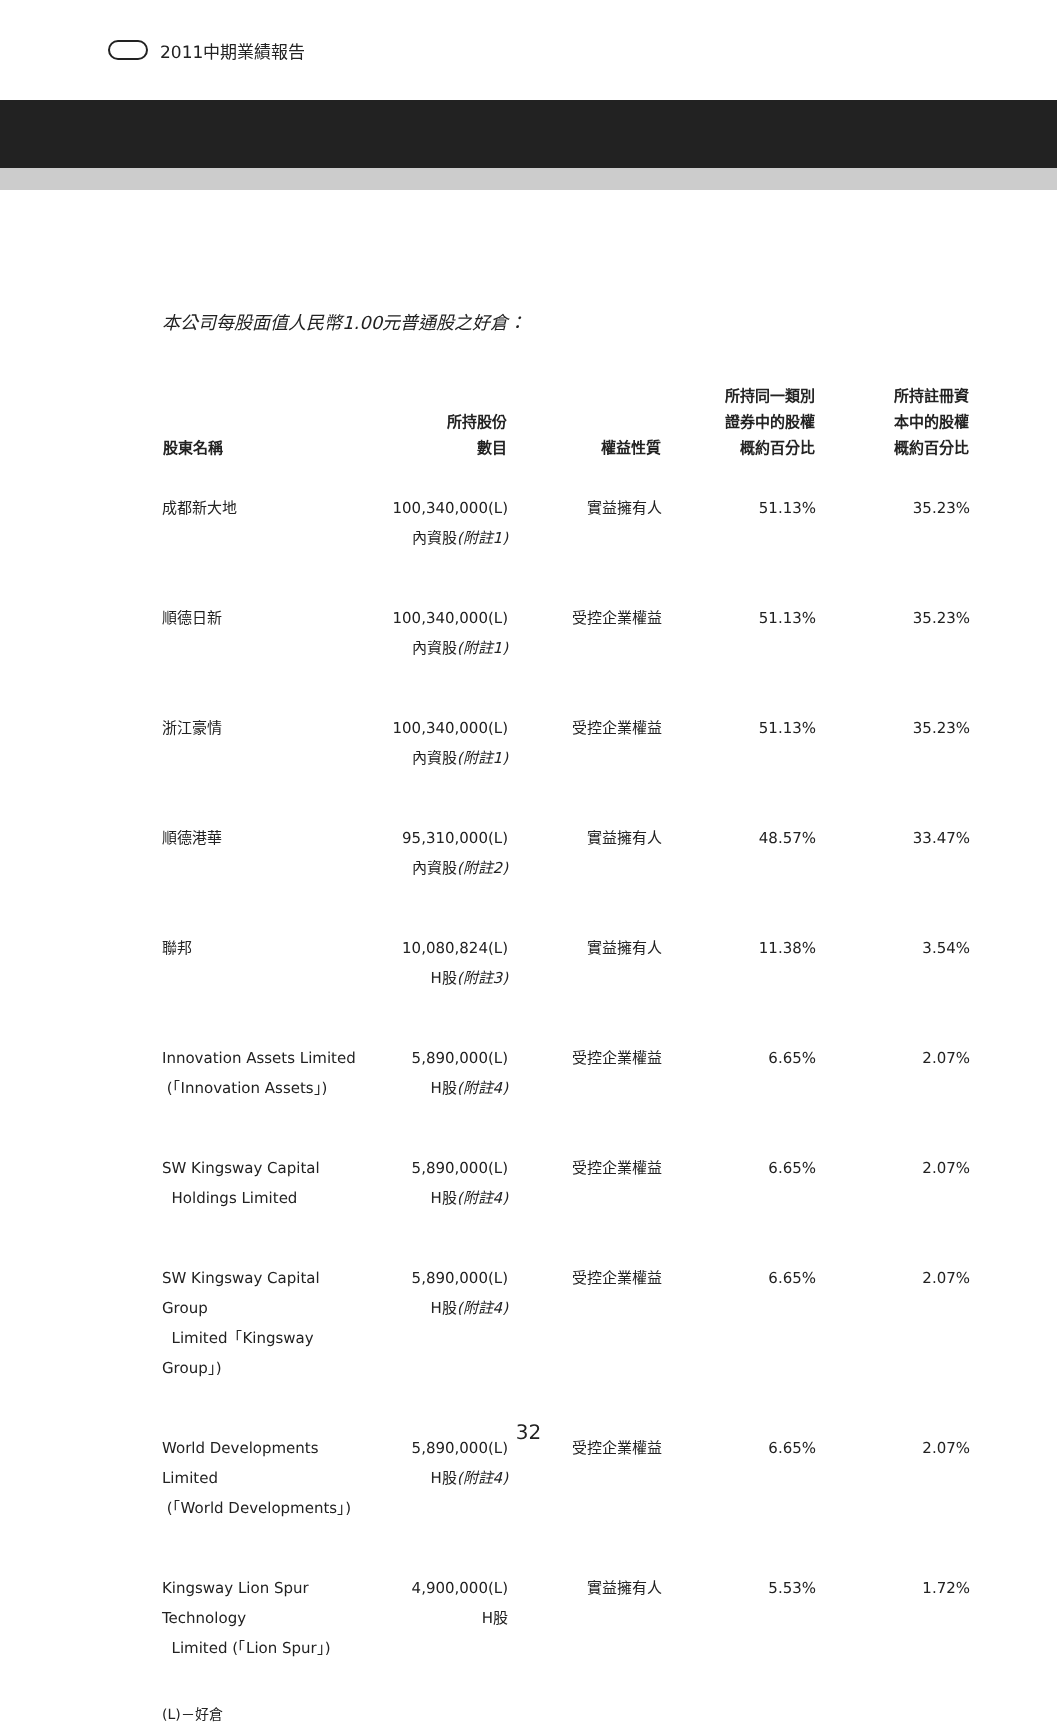2011中期業績報告
本公司每股面值人民幣1.00元普通股之好倉：
| 股東名稱 | 所持股份 數目 | 權益性質 | 所持同一類別 證券中的股權 概約百分比 | 所持註冊資 本中的股權 概約百分比 |
| --- | --- | --- | --- | --- |
| 成都新大地 | 100,340,000(L) 內資股 (附註1) | 實益擁有人 | 51.13% | 35.23% |
| 順德日新 | 100,340,000(L) 內資股 (附註1) | 受控企業權益 | 51.13% | 35.23% |
| 浙江豪情 | 100,340,000(L) 內資股 (附註1) | 受控企業權益 | 51.13% | 35.23% |
| 順德港華 | 95,310,000(L) 內資股 (附註2) | 實益擁有人 | 48.57% | 33.47% |
| 聯邦 | 10,080,824(L) H股 (附註3) | 實益擁有人 | 11.38% | 3.54% |
| Innovation Assets Limited (「Innovation Assets」) | 5,890,000(L) H股 (附註4) | 受控企業權益 | 6.65% | 2.07% |
| SW Kingsway Capital Holdings Limited | 5,890,000(L) H股 (附註4) | 受控企業權益 | 6.65% | 2.07% |
| SW Kingsway Capital Group Limited「Kingsway Group」) | 5,890,000(L) H股 (附註4) | 受控企業權益 | 6.65% | 2.07% |
| World Developments Limited (「World Developments」) | 5,890,000(L) H股 (附註4) | 受控企業權益 | 6.65% | 2.07% |
| Kingsway Lion Spur Technology Limited (「Lion Spur」) | 4,900,000(L) H股 | 實益擁有人 | 5.53% | 1.72% |
(L)－好倉
32